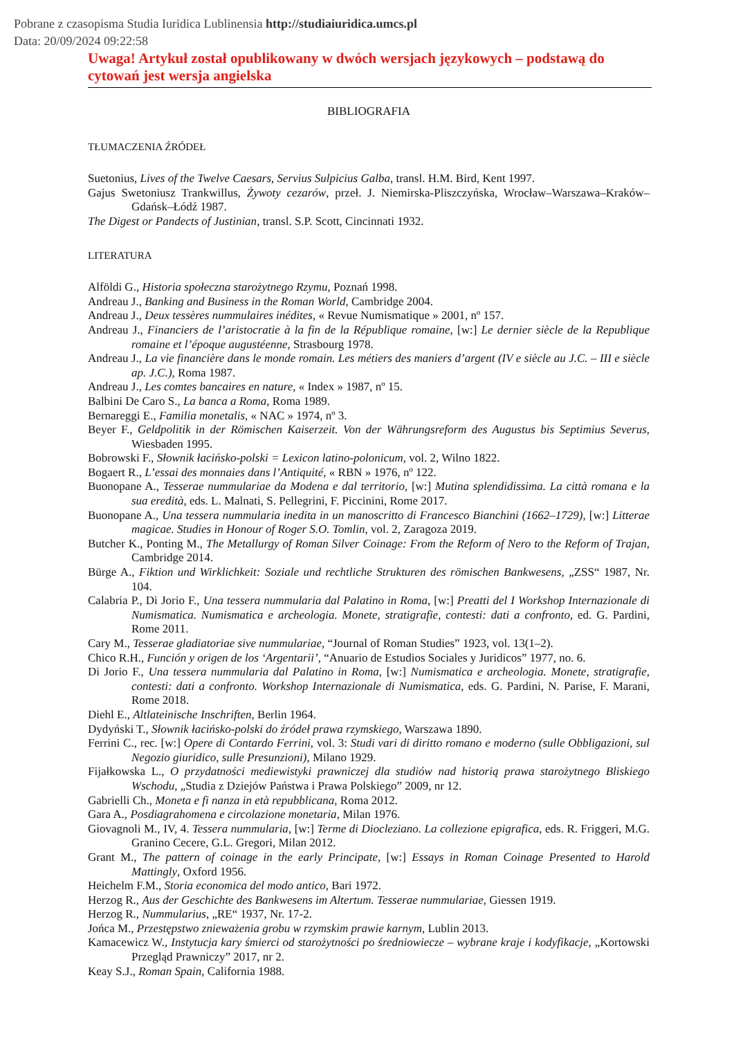Pobrane z czasopisma Studia Iuridica Lublinensia http://studiaiuridica.umcs.pl
Data: 20/09/2024 09:22:58
Uwaga! Artykuł został opublikowany w dwóch wersjach językowych – podstawą do cytowań jest wersja angielska
BIBLIOGRAFIA
TŁUMACZENIA ŹRÓDEŁ
Suetonius, Lives of the Twelve Caesars, Servius Sulpicius Galba, transl. H.M. Bird, Kent 1997.
Gajus Swetoniusz Trankwillus, Żywoty cezarów, przeł. J. Niemirska-Pliszczyńska, Wrocław–Warszawa–Kraków–Gdańsk–Łódź 1987.
The Digest or Pandects of Justinian, transl. S.P. Scott, Cincinnati 1932.
LITERATURA
Alföldi G., Historia społeczna starożytnego Rzymu, Poznań 1998.
Andreau J., Banking and Business in the Roman World, Cambridge 2004.
Andreau J., Deux tessères nummulaires inédites, « Revue Numismatique » 2001, nº 157.
Andreau J., Financiers de l’aristocratie à la fin de la République romaine, [w:] Le dernier siècle de la Republique romaine et l’époque augustéenne, Strasbourg 1978.
Andreau J., La vie financière dans le monde romain. Les métiers des maniers d’argent (IV e siècle au J.C. – III e siècle ap. J.C.), Roma 1987.
Andreau J., Les comtes bancaires en nature, « Index » 1987, nº 15.
Balbini De Caro S., La banca a Roma, Roma 1989.
Bernareggi E., Familia monetalis, « NAC » 1974, nº 3.
Beyer F., Geldpolitik in der Römischen Kaiserzeit. Von der Währungsreform des Augustus bis Septimius Severus, Wiesbaden 1995.
Bobrowski F., Słownik łacińsko-polski = Lexicon latino-polonicum, vol. 2, Wilno 1822.
Bogaert R., L’essai des monnaies dans l’Antiquité, « RBN » 1976, nº 122.
Buonopane A., Tesserae nummulariae da Modena e dal territorio, [w:] Mutina splendidissima. La città romana e la sua eredità, eds. L. Malnati, S. Pellegrini, F. Piccinini, Rome 2017.
Buonopane A., Una tessera nummularia inedita in un manoscritto di Francesco Bianchini (1662–1729), [w:] Litterae magicae. Studies in Honour of Roger S.O. Tomlin, vol. 2, Zaragoza 2019.
Butcher K., Ponting M., The Metallurgy of Roman Silver Coinage: From the Reform of Nero to the Reform of Trajan, Cambridge 2014.
Bürge A., Fiktion und Wirklichkeit: Soziale und rechtliche Strukturen des römischen Bankwesens, „ZSS“ 1987, Nr. 104.
Calabria P., Di Jorio F., Una tessera nummularia dal Palatino in Roma, [w:] Preatti del I Workshop Internazionale di Numismatica. Numismatica e archeologia. Monete, stratigrafie, contesti: dati a confronto, ed. G. Pardini, Rome 2011.
Cary M., Tesserae gladiatoriae sive nummulariae, “Journal of Roman Studies” 1923, vol. 13(1–2).
Chico R.H., Función y origen de los ‘Argentarii’, “Anuario de Estudios Sociales y Juridicos” 1977, no. 6.
Di Jorio F., Una tessera nummularia dal Palatino in Roma, [w:] Numismatica e archeologia. Monete, stratigrafie, contesti: dati a confronto. Workshop Internazionale di Numismatica, eds. G. Pardini, N. Parise, F. Marani, Rome 2018.
Diehl E., Altlateinische Inschriften, Berlin 1964.
Dydyński T., Słownik łacińsko-polski do źródeł prawa rzymskiego, Warszawa 1890.
Ferrini C., rec. [w:] Opere di Contardo Ferrini, vol. 3: Studi vari di diritto romano e moderno (sulle Obbligazioni, sul Negozio giuridico, sulle Presunzioni), Milano 1929.
Fijałkowska L., O przydatności mediewistyki prawniczej dla studiów nad historią prawa starożytnego Bliskiego Wschodu, „Studia z Dziejów Państwa i Prawa Polskiego” 2009, nr 12.
Gabrielli Ch., Moneta e fi nanza in età repubblicana, Roma 2012.
Gara A., Posdiagrahomena e circolazione monetaria, Milan 1976.
Giovagnoli M., IV, 4. Tessera nummularia, [w:] Terme di Diocleziano. La collezione epigrafica, eds. R. Friggeri, M.G. Granino Cecere, G.L. Gregori, Milan 2012.
Grant M., The pattern of coinage in the early Principate, [w:] Essays in Roman Coinage Presented to Harold Mattingly, Oxford 1956.
Heichelm F.M., Storia economica del modo antico, Bari 1972.
Herzog R., Aus der Geschichte des Bankwesens im Altertum. Tesserae nummulariae, Giessen 1919.
Herzog R., Nummularius, „RE“ 1937, Nr. 17-2.
Jońca M., Przestępstwo znieważenia grobu w rzymskim prawie karnym, Lublin 2013.
Kamacewicz W., Instytucja kary śmierci od starożytności po średniowiecze – wybrane kraje i kodyfikacje, „Kortowski Przegląd Prawniczy” 2017, nr 2.
Keay S.J., Roman Spain, California 1988.